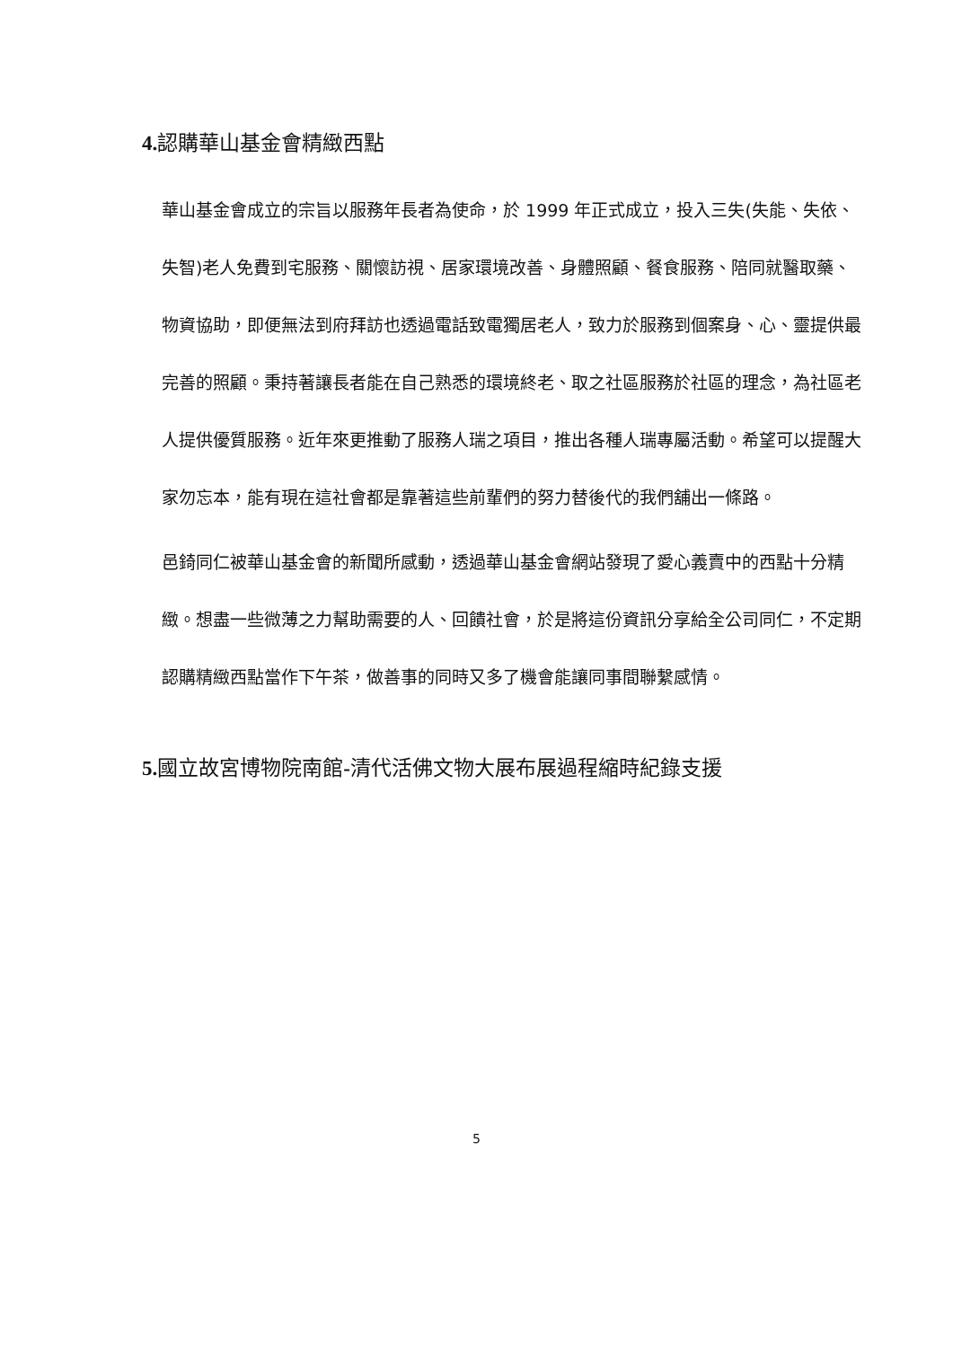4. 認購華山基金會精緻西點
華山基金會成立的宗旨以服務年長者為使命，於 1999 年正式成立，投入三失(失能、失依、失智)老人免費到宅服務、關懷訪視、居家環境改善、身體照顧、餐食服務、陪同就醫取藥、物資協助，即便無法到府拜訪也透過電話致電獨居老人，致力於服務到個案身、心、靈提供最完善的照顧。秉持著讓長者能在自己熟悉的環境終老、取之社區服務於社區的理念，為社區老人提供優質服務。近年來更推動了服務人瑞之項目，推出各種人瑞專屬活動。希望可以提醒大家勿忘本，能有現在這社會都是靠著這些前輩們的努力替後代的我們舖出一條路。
邑錡同仁被華山基金會的新聞所感動，透過華山基金會網站發現了愛心義賣中的西點十分精緻。想盡一些微薄之力幫助需要的人、回饋社會，於是將這份資訊分享給全公司同仁，不定期認購精緻西點當作下午茶，做善事的同時又多了機會能讓同事間聯繫感情。
5. 國立故宮博物院南館-清代活佛文物大展布展過程縮時紀錄支援
5